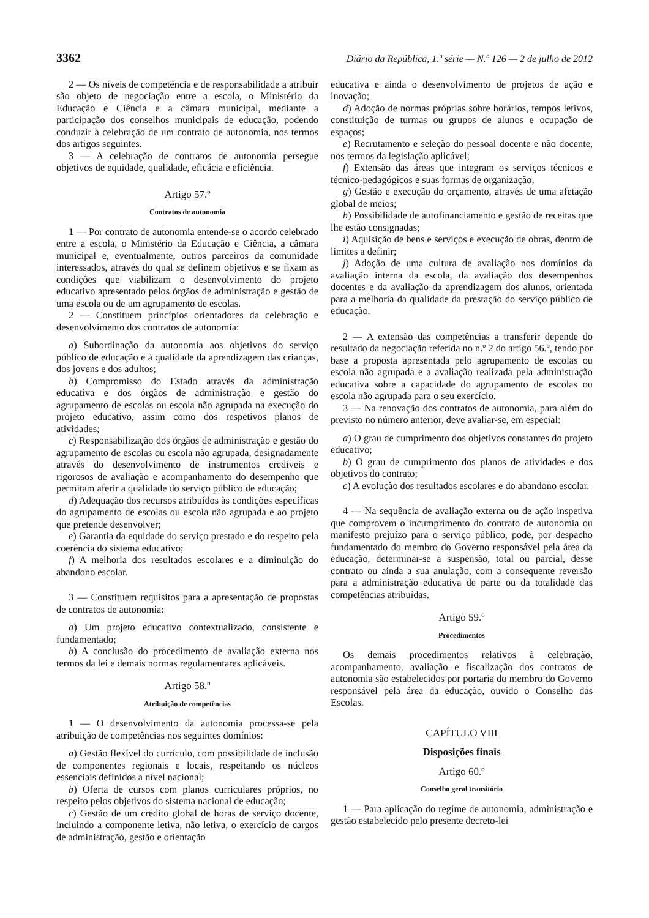3362 Diário da República, 1.ª série — N.º 126 — 2 de julho de 2012
2 — Os níveis de competência e de responsabilidade a atribuir são objeto de negociação entre a escola, o Ministério da Educação e Ciência e a câmara municipal, mediante a participação dos conselhos municipais de educação, podendo conduzir à celebração de um contrato de autonomia, nos termos dos artigos seguintes.
3 — A celebração de contratos de autonomia persegue objetivos de equidade, qualidade, eficácia e eficiência.
Artigo 57.º
Contratos de autonomia
1 — Por contrato de autonomia entende-se o acordo celebrado entre a escola, o Ministério da Educação e Ciência, a câmara municipal e, eventualmente, outros parceiros da comunidade interessados, através do qual se definem objetivos e se fixam as condições que viabilizam o desenvolvimento do projeto educativo apresentado pelos órgãos de administração e gestão de uma escola ou de um agrupamento de escolas.
2 — Constituem princípios orientadores da celebração e desenvolvimento dos contratos de autonomia:
a) Subordinação da autonomia aos objetivos do serviço público de educação e à qualidade da aprendizagem das crianças, dos jovens e dos adultos;
b) Compromisso do Estado através da administração educativa e dos órgãos de administração e gestão do agrupamento de escolas ou escola não agrupada na execução do projeto educativo, assim como dos respetivos planos de atividades;
c) Responsabilização dos órgãos de administração e gestão do agrupamento de escolas ou escola não agrupada, designadamente através do desenvolvimento de instrumentos credíveis e rigorosos de avaliação e acompanhamento do desempenho que permitam aferir a qualidade do serviço público de educação;
d) Adequação dos recursos atribuídos às condições específicas do agrupamento de escolas ou escola não agrupada e ao projeto que pretende desenvolver;
e) Garantia da equidade do serviço prestado e do respeito pela coerência do sistema educativo;
f) A melhoria dos resultados escolares e a diminuição do abandono escolar.
3 — Constituem requisitos para a apresentação de propostas de contratos de autonomia:
a) Um projeto educativo contextualizado, consistente e fundamentado;
b) A conclusão do procedimento de avaliação externa nos termos da lei e demais normas regulamentares aplicáveis.
Artigo 58.º
Atribuição de competências
1 — O desenvolvimento da autonomia processa-se pela atribuição de competências nos seguintes domínios:
a) Gestão flexível do currículo, com possibilidade de inclusão de componentes regionais e locais, respeitando os núcleos essenciais definidos a nível nacional;
b) Oferta de cursos com planos curriculares próprios, no respeito pelos objetivos do sistema nacional de educação;
c) Gestão de um crédito global de horas de serviço docente, incluindo a componente letiva, não letiva, o exercício de cargos de administração, gestão e orientação
educativa e ainda o desenvolvimento de projetos de ação e inovação;
d) Adoção de normas próprias sobre horários, tempos letivos, constituição de turmas ou grupos de alunos e ocupação de espaços;
e) Recrutamento e seleção do pessoal docente e não docente, nos termos da legislação aplicável;
f) Extensão das áreas que integram os serviços técnicos e técnico-pedagógicos e suas formas de organização;
g) Gestão e execução do orçamento, através de uma afetação global de meios;
h) Possibilidade de autofinanciamento e gestão de receitas que lhe estão consignadas;
i) Aquisição de bens e serviços e execução de obras, dentro de limites a definir;
j) Adoção de uma cultura de avaliação nos domínios da avaliação interna da escola, da avaliação dos desempenhos docentes e da avaliação da aprendizagem dos alunos, orientada para a melhoria da qualidade da prestação do serviço público de educação.
2 — A extensão das competências a transferir depende do resultado da negociação referida no n.º 2 do artigo 56.º, tendo por base a proposta apresentada pelo agrupamento de escolas ou escola não agrupada e a avaliação realizada pela administração educativa sobre a capacidade do agrupamento de escolas ou escola não agrupada para o seu exercício.
3 — Na renovação dos contratos de autonomia, para além do previsto no número anterior, deve avaliar-se, em especial:
a) O grau de cumprimento dos objetivos constantes do projeto educativo;
b) O grau de cumprimento dos planos de atividades e dos objetivos do contrato;
c) A evolução dos resultados escolares e do abandono escolar.
4 — Na sequência de avaliação externa ou de ação inspetiva que comprovem o incumprimento do contrato de autonomia ou manifesto prejuízo para o serviço público, pode, por despacho fundamentado do membro do Governo responsável pela área da educação, determinar-se a suspensão, total ou parcial, desse contrato ou ainda a sua anulação, com a consequente reversão para a administração educativa de parte ou da totalidade das competências atribuídas.
Artigo 59.º
Procedimentos
Os demais procedimentos relativos à celebração, acompanhamento, avaliação e fiscalização dos contratos de autonomia são estabelecidos por portaria do membro do Governo responsável pela área da educação, ouvido o Conselho das Escolas.
CAPÍTULO VIII
Disposições finais
Artigo 60.º
Conselho geral transitório
1 — Para aplicação do regime de autonomia, administração e gestão estabelecido pelo presente decreto-lei